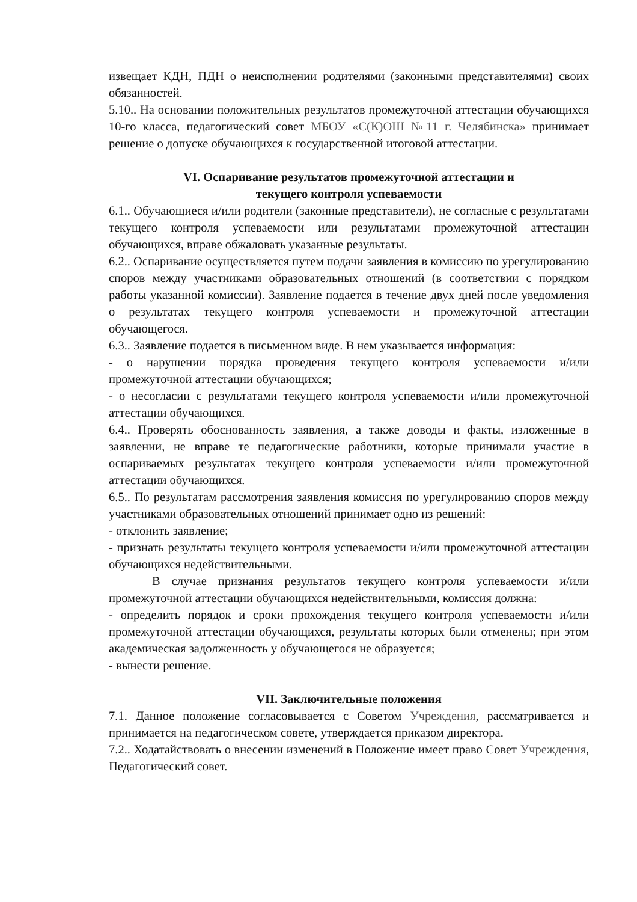извещает КДН, ПДН о неисполнении родителями (законными представителями) своих обязанностей.
5.10.. На основании положительных результатов промежуточной аттестации обучающихся 10-го класса, педагогический совет МБОУ «С(К)ОШ №11 г. Челябинска» принимает решение о допуске обучающихся к государственной итоговой аттестации.
VI. Оспаривание результатов промежуточной аттестации и
текущего контроля успеваемости
6.1.. Обучающиеся и/или родители (законные представители), не согласные с результатами текущего контроля успеваемости или результатами промежуточной аттестации обучающихся, вправе обжаловать указанные результаты.
6.2.. Оспаривание осуществляется путем подачи заявления в комиссию по урегулированию споров между участниками образовательных отношений (в соответствии с порядком работы указанной комиссии). Заявление подается в течение двух дней после уведомления о результатах текущего контроля успеваемости и промежуточной аттестации обучающегося.
6.3.. Заявление подается в письменном виде. В нем указывается информация:
- о нарушении порядка проведения текущего контроля успеваемости и/или промежуточной аттестации обучающихся;
- о несогласии с результатами текущего контроля успеваемости и/или промежуточной аттестации обучающихся.
6.4.. Проверять обоснованность заявления, а также доводы и факты, изложенные в заявлении, не вправе те педагогические работники, которые принимали участие в оспариваемых результатах текущего контроля успеваемости и/или промежуточной аттестации обучающихся.
6.5.. По результатам рассмотрения заявления комиссия по урегулированию споров между участниками образовательных отношений принимает одно из решений:
- отклонить заявление;
- признать результаты текущего контроля успеваемости и/или промежуточной аттестации обучающихся недействительными.
В случае признания результатов текущего контроля успеваемости и/или промежуточной аттестации обучающихся недействительными, комиссия должна:
- определить порядок и сроки прохождения текущего контроля успеваемости и/или промежуточной аттестации обучающихся, результаты которых были отменены; при этом академическая задолженность у обучающегося не образуется;
- вынести решение.
VII. Заключительные положения
7.1. Данное положение согласовывается с Советом Учреждения, рассматривается и принимается на педагогическом совете, утверждается приказом директора.
7.2.. Ходатайствовать о внесении изменений в Положение имеет право Совет Учреждения, Педагогический совет.